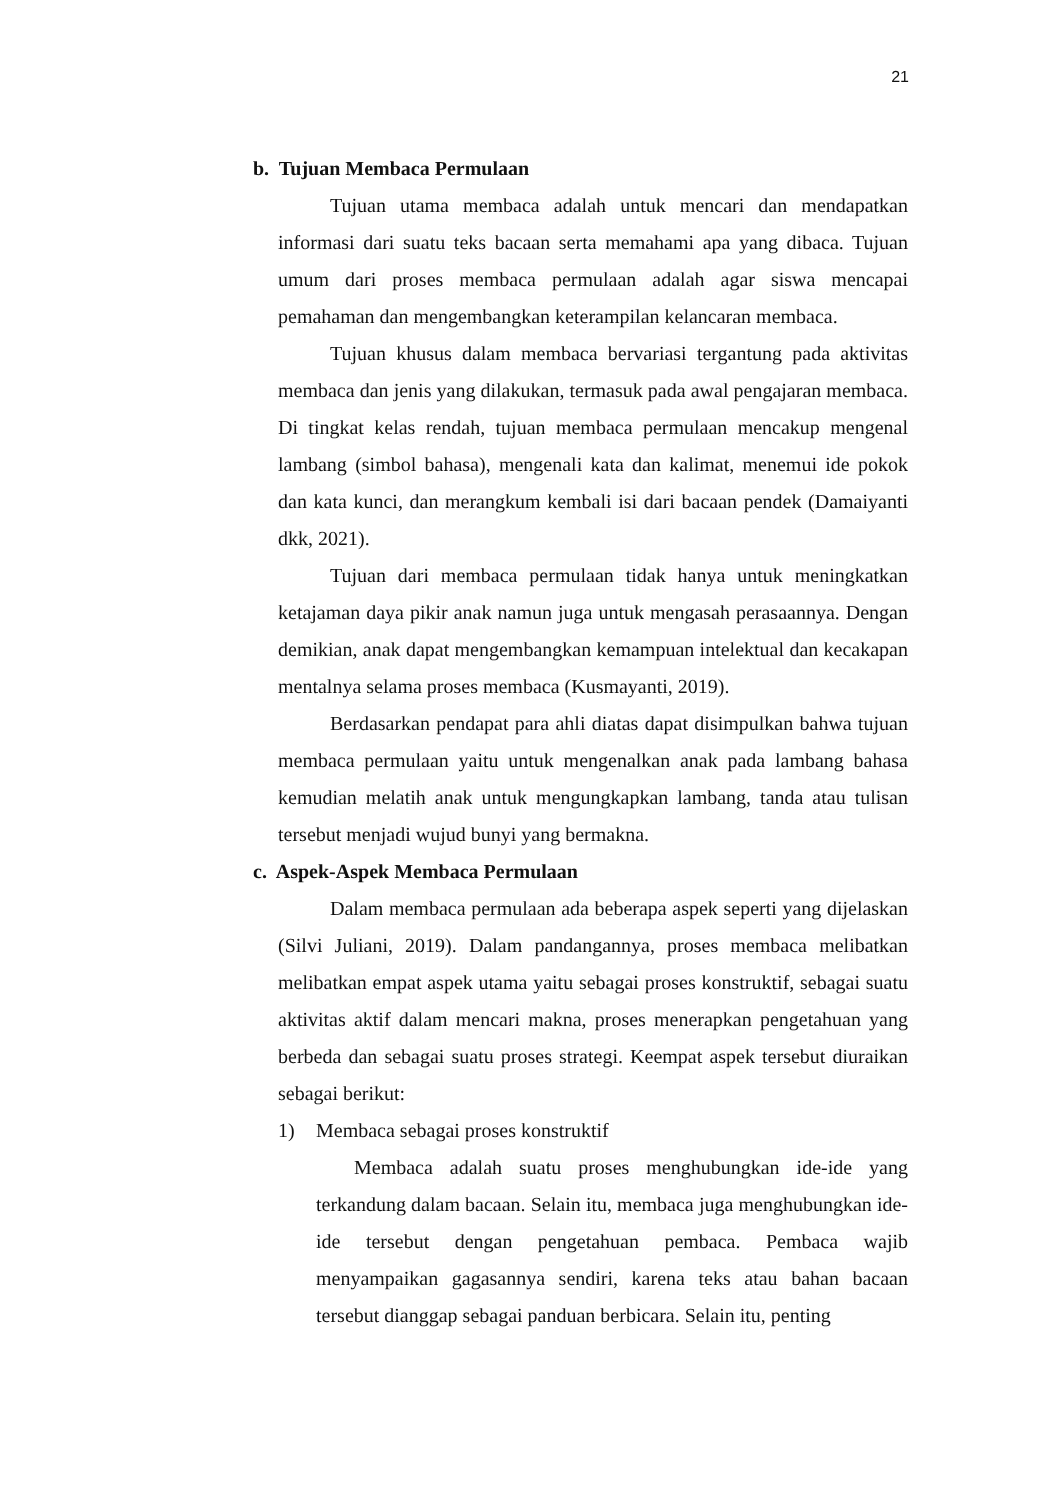21
b. Tujuan Membaca Permulaan
Tujuan utama membaca adalah untuk mencari dan mendapatkan informasi dari suatu teks bacaan serta memahami apa yang dibaca. Tujuan umum dari proses membaca permulaan adalah agar siswa mencapai pemahaman dan mengembangkan keterampilan kelancaran membaca.
Tujuan khusus dalam membaca bervariasi tergantung pada aktivitas membaca dan jenis yang dilakukan, termasuk pada awal pengajaran membaca. Di tingkat kelas rendah, tujuan membaca permulaan mencakup mengenal lambang (simbol bahasa), mengenali kata dan kalimat, menemui ide pokok dan kata kunci, dan merangkum kembali isi dari bacaan pendek (Damaiyanti dkk, 2021).
Tujuan dari membaca permulaan tidak hanya untuk meningkatkan ketajaman daya pikir anak namun juga untuk mengasah perasaannya. Dengan demikian, anak dapat mengembangkan kemampuan intelektual dan kecakapan mentalnya selama proses membaca (Kusmayanti, 2019).
Berdasarkan pendapat para ahli diatas dapat disimpulkan bahwa tujuan membaca permulaan yaitu untuk mengenalkan anak pada lambang bahasa kemudian melatih anak untuk mengungkapkan lambang, tanda atau tulisan tersebut menjadi wujud bunyi yang bermakna.
c. Aspek-Aspek Membaca Permulaan
Dalam membaca permulaan ada beberapa aspek seperti yang dijelaskan (Silvi Juliani, 2019). Dalam pandangannya, proses membaca melibatkan melibatkan empat aspek utama yaitu sebagai proses konstruktif, sebagai suatu aktivitas aktif dalam mencari makna, proses menerapkan pengetahuan yang berbeda dan sebagai suatu proses strategi. Keempat aspek tersebut diuraikan sebagai berikut:
1) Membaca sebagai proses konstruktif
Membaca adalah suatu proses menghubungkan ide-ide yang terkandung dalam bacaan. Selain itu, membaca juga menghubungkan ide-ide tersebut dengan pengetahuan pembaca. Pembaca wajib menyampaikan gagasannya sendiri, karena teks atau bahan bacaan tersebut dianggap sebagai panduan berbicara. Selain itu, penting